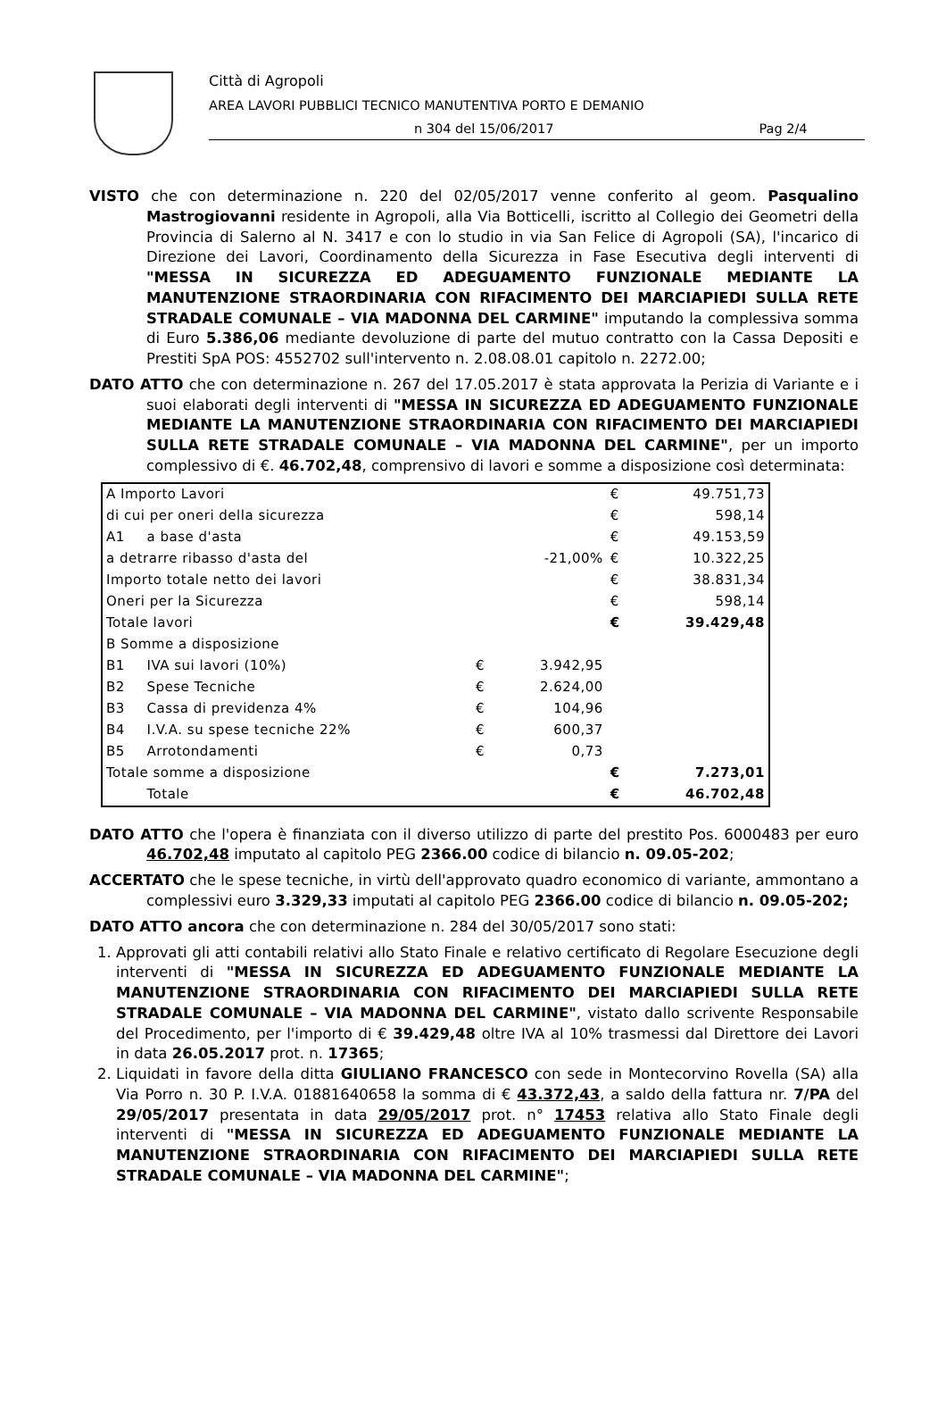Città di Agropoli
AREA LAVORI PUBBLICI TECNICO MANUTENTIVA PORTO E DEMANIO
n 304 del 15/06/2017 Pag 2/4
VISTO che con determinazione n. 220 del 02/05/2017 venne conferito al geom. Pasqualino Mastrogiovanni residente in Agropoli, alla Via Botticelli, iscritto al Collegio dei Geometri della Provincia di Salerno al N. 3417 e con lo studio in via San Felice di Agropoli (SA), l'incarico di Direzione dei Lavori, Coordinamento della Sicurezza in Fase Esecutiva degli interventi di "MESSA IN SICUREZZA ED ADEGUAMENTO FUNZIONALE MEDIANTE LA MANUTENZIONE STRAORDINARIA CON RIFACIMENTO DEI MARCIAPIEDI SULLA RETE STRADALE COMUNALE – VIA MADONNA DEL CARMINE" imputando la complessiva somma di Euro 5.386,06 mediante devoluzione di parte del mutuo contratto con la Cassa Depositi e Prestiti SpA POS: 4552702 sull'intervento n. 2.08.08.01 capitolo n. 2272.00;
DATO ATTO che con determinazione n. 267 del 17.05.2017 è stata approvata la Perizia di Variante e i suoi elaborati degli interventi di "MESSA IN SICUREZZA ED ADEGUAMENTO FUNZIONALE MEDIANTE LA MANUTENZIONE STRAORDINARIA CON RIFACIMENTO DEI MARCIAPIEDI SULLA RETE STRADALE COMUNALE – VIA MADONNA DEL CARMINE", per un importo complessivo di €. 46.702,48, comprensivo di lavori e somme a disposizione così determinata:
| A Importo Lavori | | | | € | 49.751,73 |
| di cui per oneri della sicurezza | | | | € | 598,14 |
| A1 | a base d'asta | | | € | 49.153,59 |
| a detrarre ribasso d'asta del | | | -21,00% | € | 10.322,25 |
| Importo totale netto dei lavori | | | | € | 38.831,34 |
| Oneri per la Sicurezza | | | | € | 598,14 |
| Totale lavori | | | | € | 39.429,48 |
| B Somme a disposizione | | | | | |
| B1 | IVA sui lavori (10%) | € | 3.942,95 | | |
| B2 | Spese Tecniche | € | 2.624,00 | | |
| B3 | Cassa di previdenza 4% | € | 104,96 | | |
| B4 | I.V.A. su spese tecniche 22% | € | 600,37 | | |
| B5 | Arrotondamenti | € | 0,73 | | |
| Totale somme a disposizione | | | | € | 7.273,01 |
| | Totale | | | € | 46.702,48 |
DATO ATTO che l'opera è finanziata con il diverso utilizzo di parte del prestito Pos. 6000483 per euro 46.702,48 imputato al capitolo PEG 2366.00 codice di bilancio n. 09.05-202;
ACCERTATO che le spese tecniche, in virtù dell'approvato quadro economico di variante, ammontano a complessivi euro 3.329,33 imputati al capitolo PEG 2366.00 codice di bilancio n. 09.05-202;
DATO ATTO ancora che con determinazione n. 284 del 30/05/2017 sono stati:
1. Approvati gli atti contabili relativi allo Stato Finale e relativo certificato di Regolare Esecuzione degli interventi di "MESSA IN SICUREZZA ED ADEGUAMENTO FUNZIONALE MEDIANTE LA MANUTENZIONE STRAORDINARIA CON RIFACIMENTO DEI MARCIAPIEDI SULLA RETE STRADALE COMUNALE – VIA MADONNA DEL CARMINE", vistato dallo scrivente Responsabile del Procedimento, per l'importo di € 39.429,48 oltre IVA al 10% trasmessi dal Direttore dei Lavori in data 26.05.2017 prot. n. 17365;
2. Liquidati in favore della ditta GIULIANO FRANCESCO con sede in Montecorvino Rovella (SA) alla Via Porro n. 30 P. I.V.A. 01881640658 la somma di € 43.372,43, a saldo della fattura nr. 7/PA del 29/05/2017 presentata in data 29/05/2017 prot. n° 17453 relativa allo Stato Finale degli interventi di "MESSA IN SICUREZZA ED ADEGUAMENTO FUNZIONALE MEDIANTE LA MANUTENZIONE STRAORDINARIA CON RIFACIMENTO DEI MARCIAPIEDI SULLA RETE STRADALE COMUNALE – VIA MADONNA DEL CARMINE";